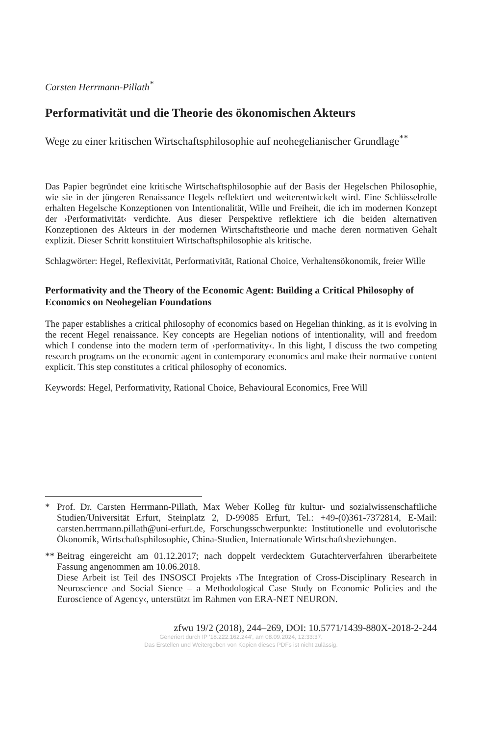Carsten Herrmann-Pillath<sup>*</sup>
Performativität und die Theorie des ökonomischen Akteurs
Wege zu einer kritischen Wirtschaftsphilosophie auf neohegelianischer Grundlage<sup>**</sup>
Das Papier begründet eine kritische Wirtschaftsphilosophie auf der Basis der Hegelschen Philosophie, wie sie in der jüngeren Renaissance Hegels reflektiert und weiterentwickelt wird. Eine Schlüsselrolle erhalten Hegelsche Konzeptionen von Intentionalität, Wille und Freiheit, die ich im modernen Konzept der ›Performativität‹ verdichte. Aus dieser Perspektive reflektiere ich die beiden alternativen Konzeptionen des Akteurs in der modernen Wirtschaftstheorie und mache deren normativen Gehalt explizit. Dieser Schritt konstituiert Wirtschaftsphilosophie als kritische.
Schlagwörter: Hegel, Reflexivität, Performativität, Rational Choice, Verhaltensökonomik, freier Wille
Performativity and the Theory of the Economic Agent: Building a Critical Philosophy of Economics on Neohegelian Foundations
The paper establishes a critical philosophy of economics based on Hegelian thinking, as it is evolving in the recent Hegel renaissance. Key concepts are Hegelian notions of intentionality, will and freedom which I condense into the modern term of ›performativity‹. In this light, I discuss the two competing research programs on the economic agent in contemporary economics and make their normative content explicit. This step constitutes a critical philosophy of economics.
Keywords: Hegel, Performativity, Rational Choice, Behavioural Economics, Free Will
* Prof. Dr. Carsten Herrmann-Pillath, Max Weber Kolleg für kultur- und sozialwissenschaftliche Studien/Universität Erfurt, Steinplatz 2, D-99085 Erfurt, Tel.: +49-(0)361-7372814, E-Mail: carsten.herrmann.pillath@uni-erfurt.de, Forschungsschwerpunkte: Institutionelle und evolutorische Ökonomik, Wirtschaftsphilosophie, China-Studien, Internationale Wirtschaftsbeziehungen.
** Beitrag eingereicht am 01.12.2017; nach doppelt verdecktem Gutachterverfahren überarbeitete Fassung angenommen am 10.06.2018.
Diese Arbeit ist Teil des INSOSCI Projekts ›The Integration of Cross-Disciplinary Research in Neuroscience and Social Sience – a Methodological Case Study on Economic Policies and the Euroscience of Agency‹, unterstützt im Rahmen von ERA-NET NEURON.
zfwu 19/2 (2018), 244–269, DOI: 10.5771/1439-880X-2018-2-244
Generiert durch IP '18.222.162.244', am 08.09.2024, 12:33:37.
Das Erstellen und Weitergeben von Kopien dieses PDFs ist nicht zulässig.